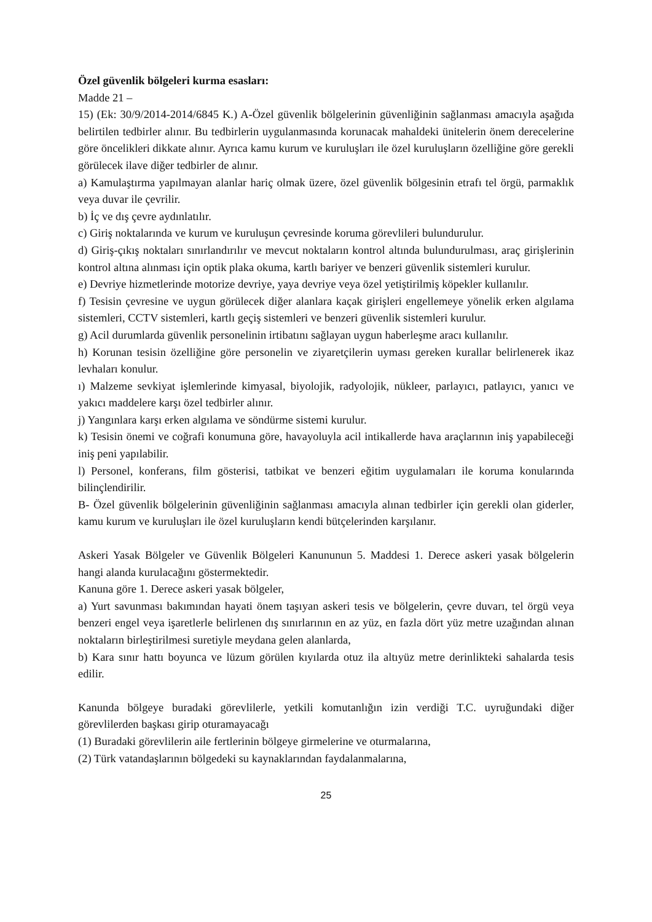Özel güvenlik bölgeleri kurma esasları:
Madde 21 –
15) (Ek: 30/9/2014-2014/6845 K.) A-Özel güvenlik bölgelerinin güvenliğinin sağlanması amacıyla aşağıda belirtilen tedbirler alınır. Bu tedbirlerin uygulanmasında korunacak mahaldeki ünitelerin önem derecelerine göre öncelikleri dikkate alınır. Ayrıca kamu kurum ve kuruluşları ile özel kuruluşların özelliğine göre gerekli görülecek ilave diğer tedbirler de alınır.
a) Kamulaştırma yapılmayan alanlar hariç olmak üzere, özel güvenlik bölgesinin etrafı tel örgü, parmaklık veya duvar ile çevrilir.
b) İç ve dış çevre aydınlatılır.
c) Giriş noktalarında ve kurum ve kuruluşun çevresinde koruma görevlileri bulundurulur.
d) Giriş-çıkış noktaları sınırlandırılır ve mevcut noktaların kontrol altında bulundurulması, araç girişlerinin kontrol altına alınması için optik plaka okuma, kartlı bariyer ve benzeri güvenlik sistemleri kurulur.
e) Devriye hizmetlerinde motorize devriye, yaya devriye veya özel yetiştirilmiş köpekler kullanılır.
f) Tesisin çevresine ve uygun görülecek diğer alanlara kaçak girişleri engellemeye yönelik erken algılama sistemleri, CCTV sistemleri, kartlı geçiş sistemleri ve benzeri güvenlik sistemleri kurulur.
g) Acil durumlarda güvenlik personelinin irtibatını sağlayan uygun haberleşme aracı kullanılır.
h) Korunan tesisin özelliğine göre personelin ve ziyaretçilerin uyması gereken kurallar belirlenerek ikaz levhaları konulur.
ı) Malzeme sevkiyat işlemlerinde kimyasal, biyolojik, radyolojik, nükleer, parlayıcı, patlayıcı, yanıcı ve yakıcı maddelere karşı özel tedbirler alınır.
j) Yangınlara karşı erken algılama ve söndürme sistemi kurulur.
k) Tesisin önemi ve coğrafi konumuna göre, havayoluyla acil intikallerde hava araçlarının iniş yapabileceği iniş peni yapılabilir.
l) Personel, konferans, film gösterisi, tatbikat ve benzeri eğitim uygulamaları ile koruma konularında bilinçlendirilir.
B- Özel güvenlik bölgelerinin güvenliğinin sağlanması amacıyla alınan tedbirler için gerekli olan giderler, kamu kurum ve kuruluşları ile özel kuruluşların kendi bütçelerinden karşılanır.
Askeri Yasak Bölgeler ve Güvenlik Bölgeleri Kanununun 5. Maddesi 1. Derece askeri yasak bölgelerin hangi alanda kurulacağını göstermektedir.
Kanuna göre 1. Derece askeri yasak bölgeler,
a) Yurt savunması bakımından hayati önem taşıyan askeri tesis ve bölgelerin, çevre duvarı, tel örgü veya benzeri engel veya işaretlerle belirlenen dış sınırlarının en az yüz, en fazla dört yüz metre uzağından alınan noktaların birleştirilmesi suretiyle meydana gelen alanlarda,
b) Kara sınır hattı boyunca ve lüzum görülen kıyılarda otuz ila altıyüz metre derinlikteki sahalarda tesis edilir.
Kanunda bölgeye buradaki görevlilerle, yetkili komutanlığın izin verdiği T.C. uyruğundaki diğer görevlilerden başkası girip oturamayacağı
(1) Buradaki görevlilerin aile fertlerinin bölgeye girmelerine ve oturmalarına,
(2) Türk vatandaşlarının bölgedeki su kaynaklarından faydalanmalarına,
25